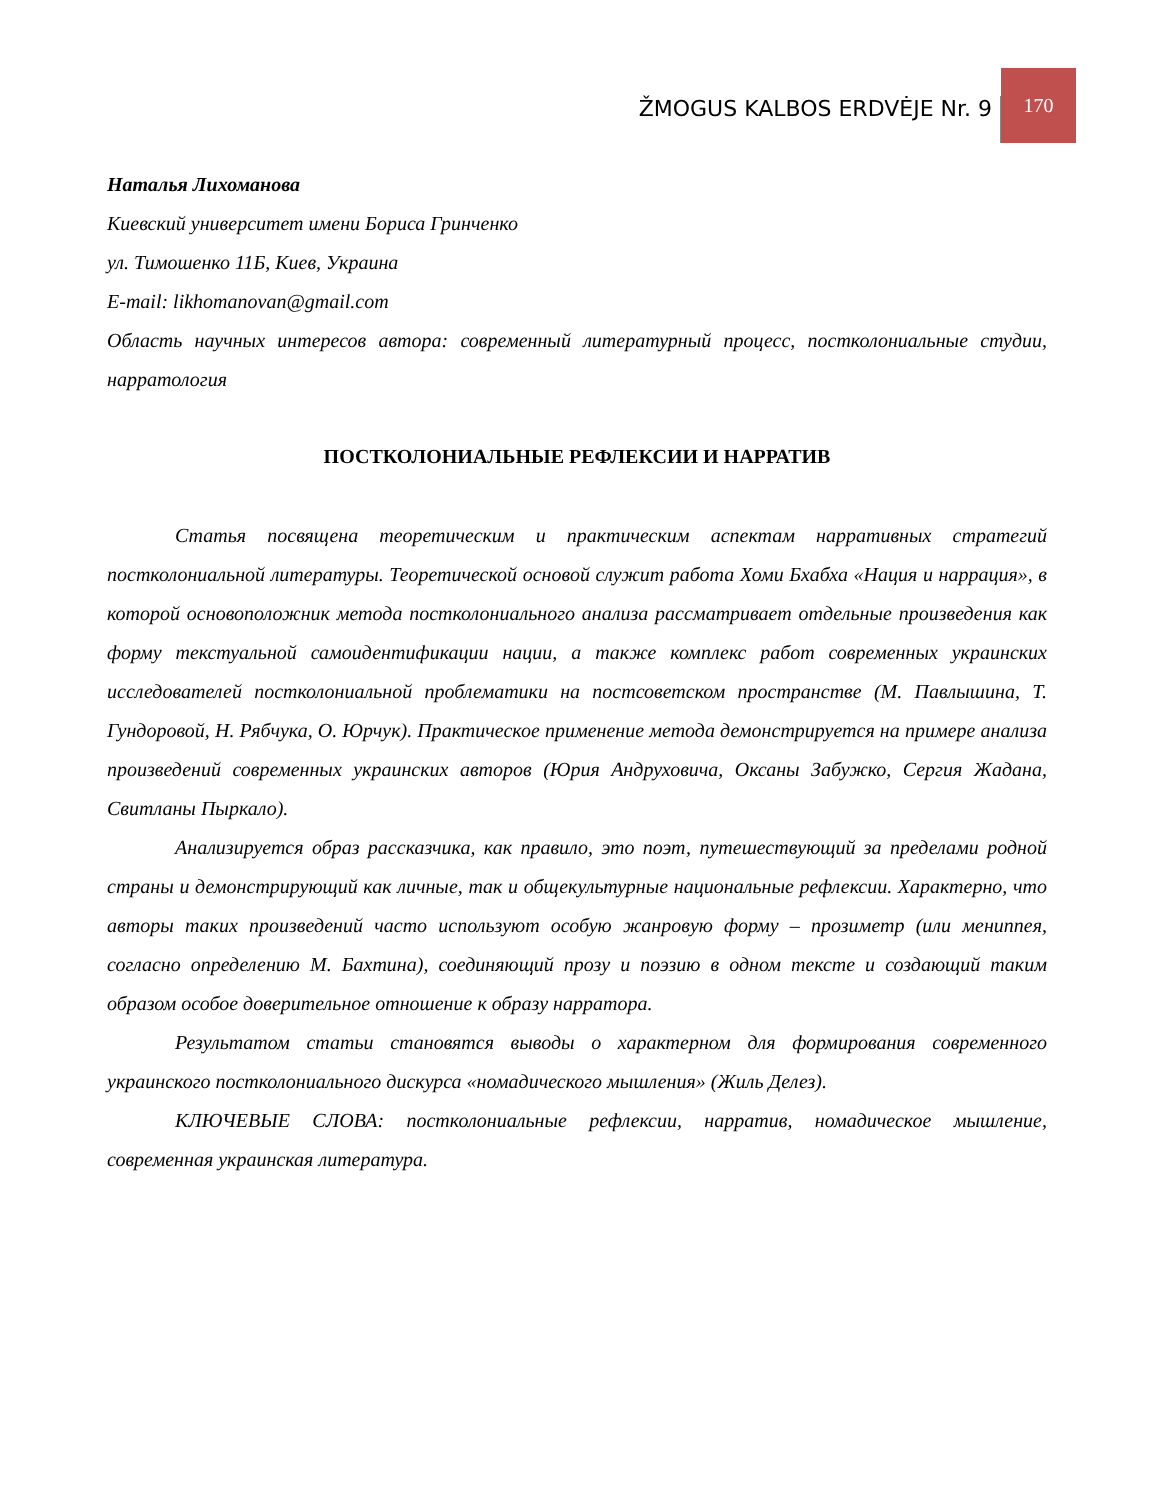ŽMOGUS KALBOS ERDVĖJE Nr. 9
170
Наталья Лихоманова
Киевский университет имени Бориса Гринченко
ул. Тимошенко 11Б, Киев, Украина
E-mail: likhomanovan@gmail.com
Область научных интересов автора: современный литературный процесс, постколониальные студии, нарратология
ПОСТКОЛОНИАЛЬНЫЕ РЕФЛЕКСИИ И НАРРАТИВ
Статья посвящена теоретическим и практическим аспектам нарративных стратегий постколониальной литературы. Теоретической основой служит работа Хоми Бхабха «Нация и наррация», в которой основоположник метода постколониального анализа рассматривает отдельные произведения как форму текстуальной самоидентификации нации, а также комплекс работ современных украинских исследователей постколониальной проблематики на постсоветском пространстве (М. Павлышина, Т. Гундоровой, Н. Рябчука, О. Юрчук). Практическое применение метода демонстрируется на примере анализа произведений современных украинских авторов (Юрия Андруховича, Оксаны Забужко, Сергия Жадана, Свитланы Пыркало).
Анализируется образ рассказчика, как правило, это поэт, путешествующий за пределами родной страны и демонстрирующий как личные, так и общекультурные национальные рефлексии. Характерно, что авторы таких произведений часто используют особую жанровую форму – прозиметр (или мениппея, согласно определению М. Бахтина), соединяющий прозу и поэзию в одном тексте и создающий таким образом особое доверительное отношение к образу нарратора.
Результатом статьи становятся выводы о характерном для формирования современного украинского постколониального дискурса «номадического мышления» (Жиль Делез).
КЛЮЧЕВЫЕ СЛОВА: постколониальные рефлексии, нарратив, номадическое мышление, современная украинская литература.